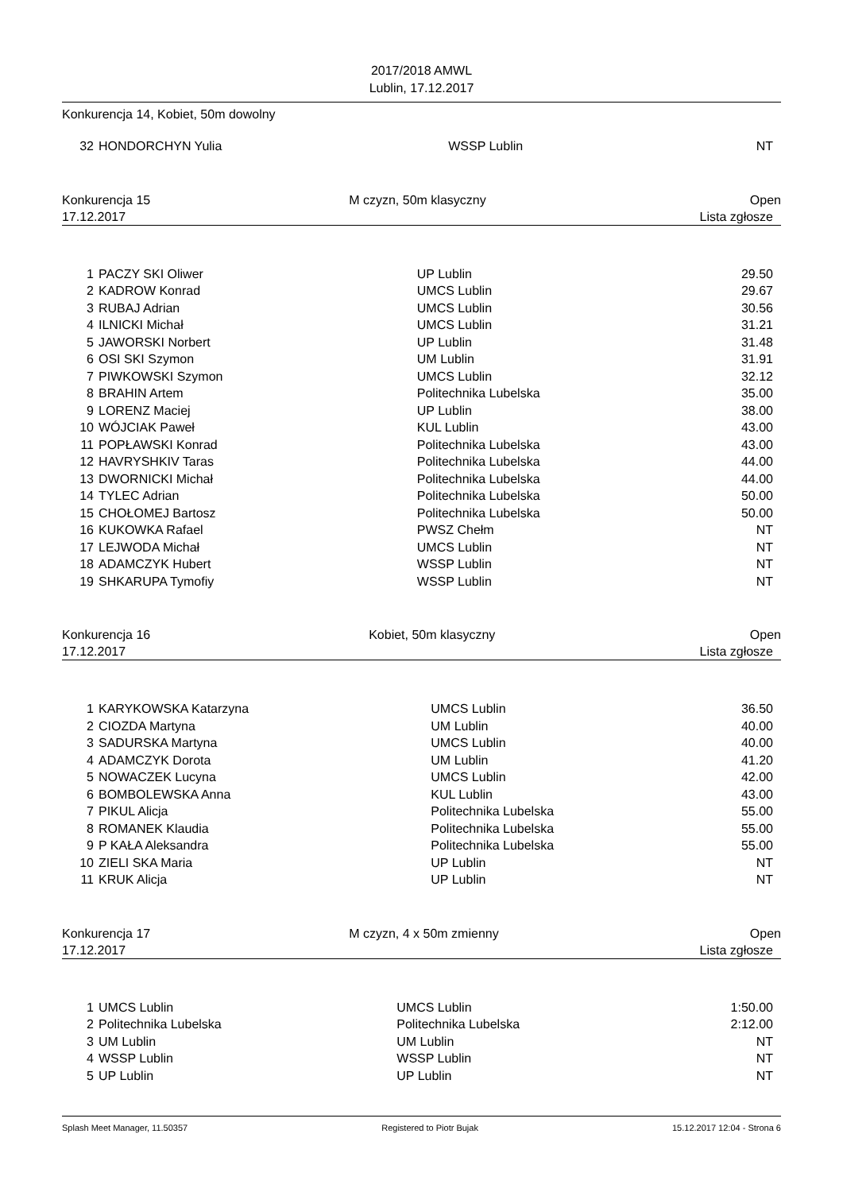2017/2018 AMWL
Lublin, 17.12.2017
Konkurencja 14, Kobiet, 50m dowolny
| 32 | HONDORCHYN Yulia | WSSP Lublin | NT |
Konkurencja 15 M czyzn, 50m klasyczny Open
17.12.2017 Lista zgłosze
| 1 | PACZY SKI Oliwer | UP Lublin | 29.50 |
| 2 | KADROW Konrad | UMCS Lublin | 29.67 |
| 3 | RUBAJ Adrian | UMCS Lublin | 30.56 |
| 4 | ILNICKI Michał | UMCS Lublin | 31.21 |
| 5 | JAWORSKI Norbert | UP Lublin | 31.48 |
| 6 | OSI SKI Szymon | UM Lublin | 31.91 |
| 7 | PIWKOWSKI Szymon | UMCS Lublin | 32.12 |
| 8 | BRAHIN Artem | Politechnika Lubelska | 35.00 |
| 9 | LORENZ Maciej | UP Lublin | 38.00 |
| 10 | WÓJCIAK Paweł | KUL Lublin | 43.00 |
| 11 | POPŁAWSKI Konrad | Politechnika Lubelska | 43.00 |
| 12 | HAVRYSHKIV Taras | Politechnika Lubelska | 44.00 |
| 13 | DWORNICKI Michał | Politechnika Lubelska | 44.00 |
| 14 | TYLEC Adrian | Politechnika Lubelska | 50.00 |
| 15 | CHOŁOMEJ Bartosz | Politechnika Lubelska | 50.00 |
| 16 | KUKOWKA Rafael | PWSZ Chełm | NT |
| 17 | LEJWODA Michał | UMCS Lublin | NT |
| 18 | ADAMCZYK Hubert | WSSP Lublin | NT |
| 19 | SHKARUPA Tymofiy | WSSP Lublin | NT |
Konkurencja 16 Kobiet, 50m klasyczny Open
17.12.2017 Lista zgłosze
| 1 | KARYKOWSKA Katarzyna | UMCS Lublin | 36.50 |
| 2 | CIOZDA Martyna | UM Lublin | 40.00 |
| 3 | SADURSKA Martyna | UMCS Lublin | 40.00 |
| 4 | ADAMCZYK Dorota | UM Lublin | 41.20 |
| 5 | NOWACZEK Lucyna | UMCS Lublin | 42.00 |
| 6 | BOMBOLEWSKA Anna | KUL Lublin | 43.00 |
| 7 | PIKUL Alicja | Politechnika Lubelska | 55.00 |
| 8 | ROMANEK Klaudia | Politechnika Lubelska | 55.00 |
| 9 | P KAŁA Aleksandra | Politechnika Lubelska | 55.00 |
| 10 | ZIELI SKA Maria | UP Lublin | NT |
| 11 | KRUK Alicja | UP Lublin | NT |
Konkurencja 17 M czyzn, 4 x 50m zmienny Open
17.12.2017 Lista zgłosze
| 1 | UMCS Lublin | UMCS Lublin | 1:50.00 |
| 2 | Politechnika Lubelska | Politechnika Lubelska | 2:12.00 |
| 3 | UM Lublin | UM Lublin | NT |
| 4 | WSSP Lublin | WSSP Lublin | NT |
| 5 | UP Lublin | UP Lublin | NT |
Splash Meet Manager, 11.50357 Registered to Piotr Bujak 15.12.2017 12:04 - Strona 6